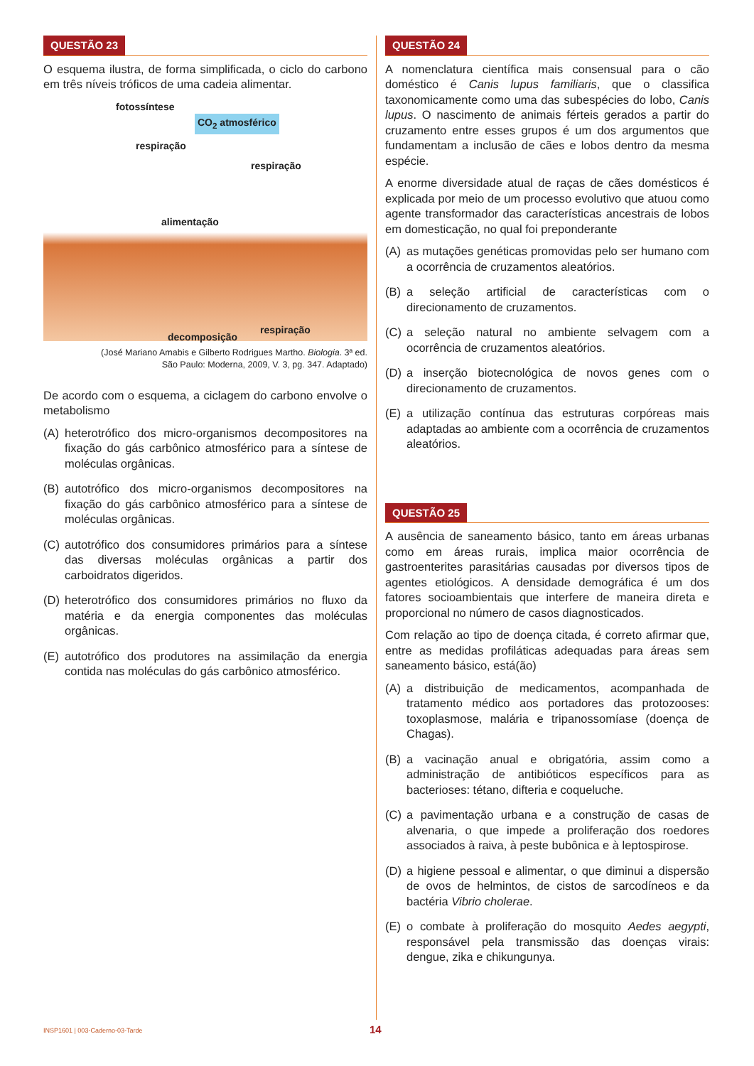QUESTÃO 23
O esquema ilustra, de forma simplificada, o ciclo do carbono em três níveis tróficos de uma cadeia alimentar.
fotossíntese
CO<sub>2</sub> atmosférico
respiração
respiração
alimentação
decomposição
respiração
(José Mariano Amabis e Gilberto Rodrigues Martho. Biologia. 3ª ed.
São Paulo: Moderna, 2009, V. 3, pg. 347. Adaptado)
De acordo com o esquema, a ciclagem do carbono envolve o metabolismo
(A) heterotrófico dos micro-organismos decompositores na fixação do gás carbônico atmosférico para a síntese de moléculas orgânicas.
(B) autotrófico dos micro-organismos decompositores na fixação do gás carbônico atmosférico para a síntese de moléculas orgânicas.
(C) autotrófico dos consumidores primários para a síntese das diversas moléculas orgânicas a partir dos carboidratos digeridos.
(D) heterotrófico dos consumidores primários no fluxo da matéria e da energia componentes das moléculas orgânicas.
(E) autotrófico dos produtores na assimilação da energia contida nas moléculas do gás carbônico atmosférico.
QUESTÃO 24
A nomenclatura científica mais consensual para o cão doméstico é Canis lupus familiaris, que o classifica taxonomicamente como uma das subespécies do lobo, Canis lupus. O nascimento de animais férteis gerados a partir do cruzamento entre esses grupos é um dos argumentos que fundamentam a inclusão de cães e lobos dentro da mesma espécie.
A enorme diversidade atual de raças de cães domésticos é explicada por meio de um processo evolutivo que atuou como agente transformador das características ancestrais de lobos em domesticação, no qual foi preponderante
(A) as mutações genéticas promovidas pelo ser humano com a ocorrência de cruzamentos aleatórios.
(B) a seleção artificial de características com o direcionamento de cruzamentos.
(C) a seleção natural no ambiente selvagem com a ocorrência de cruzamentos aleatórios.
(D) a inserção biotecnológica de novos genes com o direcionamento de cruzamentos.
(E) a utilização contínua das estruturas corpóreas mais adaptadas ao ambiente com a ocorrência de cruzamentos aleatórios.
QUESTÃO 25
A ausência de saneamento básico, tanto em áreas urbanas como em áreas rurais, implica maior ocorrência de gastroenterites parasitárias causadas por diversos tipos de agentes etiológicos. A densidade demográfica é um dos fatores socioambientais que interfere de maneira direta e proporcional no número de casos diagnosticados.
Com relação ao tipo de doença citada, é correto afirmar que, entre as medidas profiláticas adequadas para áreas sem saneamento básico, está(ão)
(A) a distribuição de medicamentos, acompanhada de tratamento médico aos portadores das protozooses: toxoplasmose, malária e tripanossomíase (doença de Chagas).
(B) a vacinação anual e obrigatória, assim como a administração de antibióticos específicos para as bacterioses: tétano, difteria e coqueluche.
(C) a pavimentação urbana e a construção de casas de alvenaria, o que impede a proliferação dos roedores associados à raiva, à peste bubônica e à leptospirose.
(D) a higiene pessoal e alimentar, o que diminui a dispersão de ovos de helmintos, de cistos de sarcodíneos e da bactéria Vibrio cholerae.
(E) o combate à proliferação do mosquito Aedes aegypti, responsável pela transmissão das doenças virais: dengue, zika e chikungunya.
INSP1601 | 003-Caderno-03-Tarde
14